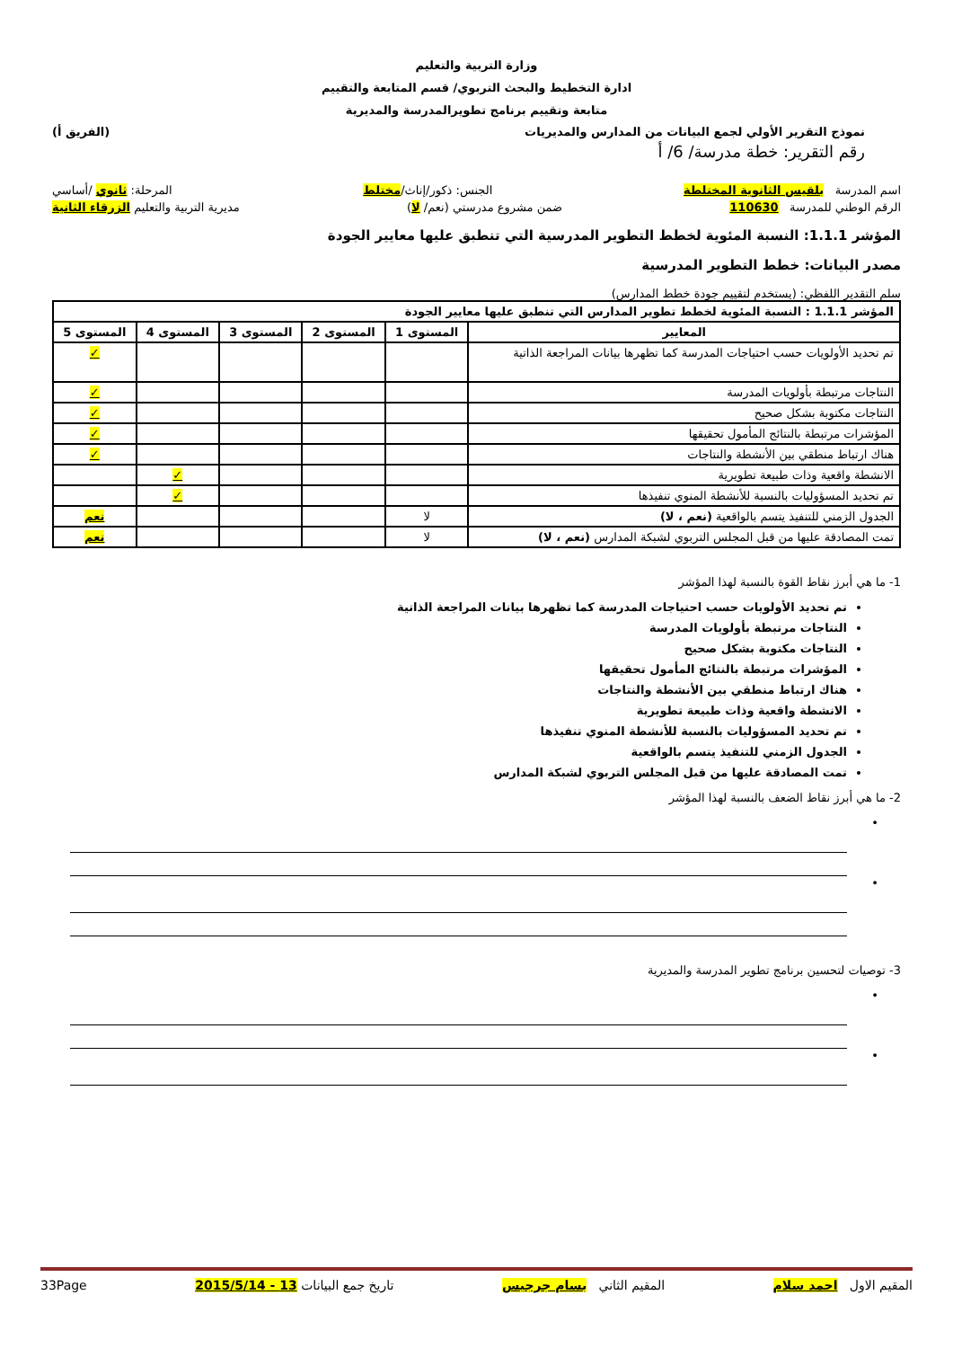وزارة التربية والتعليم
ادارة التخطيط والبحث التربوي/ قسم المتابعة والتقييم
متابعة وتقييم برنامج تطويرالمدرسة والمديرية
نموذج التقرير الأولي لجمع البيانات من المدارس والمديريات (الفريق أ)
رقم التقرير: خطة مدرسة/ 6/ أ
اسم المدرسة بلقيس الثانوية المختلطة الجنس: ذكور/إناث/مختلط المرحلة: ثانوي /أساسي
الرقم الوطني للمدرسة 110630 ضمن مشروع مدرستي (نعم/ لا) مديرية التربية والتعليم الزرقاء الثانية
المؤشر 1.1.1: النسبة المئوية لخطط التطوير المدرسية التي تنطبق عليها معايير الجودة
مصدر البيانات: خطط التطوير المدرسية
سلم التقدير اللفظي: (يستخدم لتقييم جودة خطط المدارس)
| المؤشر 1.1.1 : النسبة المئوية لخطط تطوير المدارس التي تنطبق عليها معايير الجودة | | | | | |
| --- | --- | --- | --- | --- | --- |
| المعايير | المستوى 1 | المستوى 2 | المستوى 3 | المستوى 4 | المستوى 5 |
| تم تحديد الأولويات حسب احتياجات المدرسة كما تظهرها بيانات المراجعة الذاتية | | | | | ✓ |
| النتاجات مرتبطة بأولويات المدرسة | | | | | ✓ |
| النتاجات مكتوبة بشكل صحيح | | | | | ✓ |
| المؤشرات مرتبطة بالنتائج المأمول تحقيقها | | | | | ✓ |
| هناك ارتباط منطقي بين الأنشطة والنتاجات | | | | | ✓ |
| الانشطة واقعية وذات طبيعة تطويرية | | | | ✓ | |
| تم تحديد المسؤوليات بالنسبة للأنشطة المنوي تنفيذها | | | | ✓ | |
| الجدول الزمني للتنفيذ يتسم بالواقعية (نعم ، لا) | لا | | | | نعم |
| تمت المصادقة عليها من قبل المجلس التربوي لشبكة المدارس (نعم ، لا) | لا | | | | نعم |
1- ما هي أبرز نقاط القوة بالنسبة لهذا المؤشر
تم تحديد الأولويات حسب احتياجات المدرسة كما تظهرها بيانات المراجعة الذاتية
النتاجات مرتبطة بأولويات المدرسة
النتاجات مكتوبة بشكل صحيح
المؤشرات مرتبطة بالنتائج المأمول تحقيقها
هناك ارتباط منطقي بين الأنشطة والنتاجات
الانشطة واقعية وذات طبيعة تطويرية
تم تحديد المسؤوليات بالنسبة للأنشطة المنوي تنفيذها
الجدول الزمني للتنفيذ يتسم بالواقعية
تمت المصادقة عليها من قبل المجلس التربوي لشبكة المدارس
2- ما هي أبرز نقاط الضعف بالنسبة لهذا المؤشر
•
•
3- توصيات لتحسين برنامج تطوير المدرسة والمديرية
•
•
المقيم الاول احمد سلام المقيم الثاني بسام جرجيس تاريخ جمع البيانات 13 - 2015/5/14 33Page